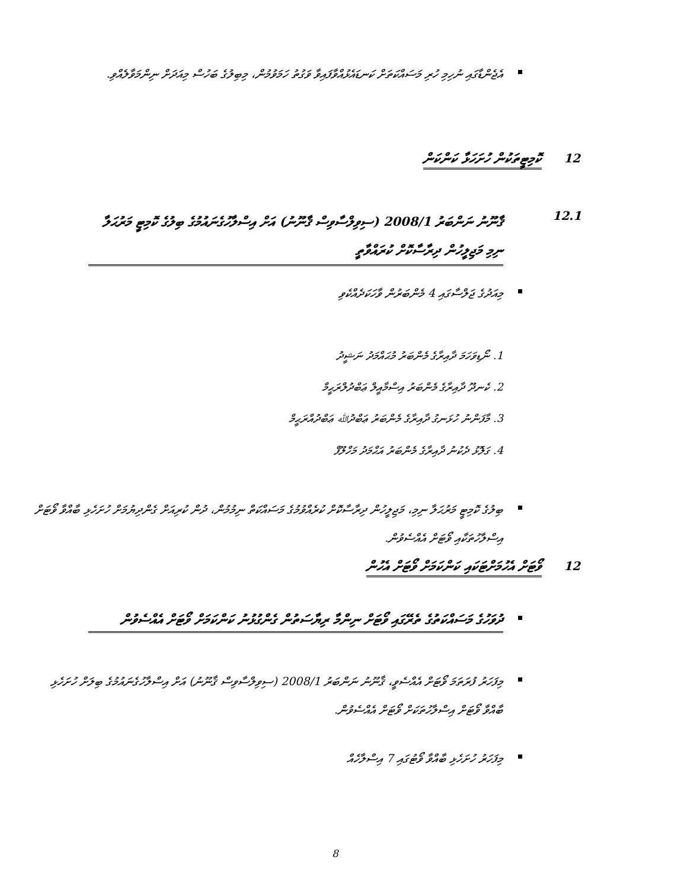އެޖެންޑާގައި ނުހިމި ހުރި މަސައްކަތަށް ކަނޑައެޅުއްވާފައިވާ ވަގުތު ހަމަވުމުން، މިބިލުގެ ބަހުސް މިއަދަށް ނިންމަވާލެއްވި.
12 ކޮމިޓީތަކުން ހުށަހަޅާ ކަންކަން
12.1
ޤާނޫނު ނަންބަރު 2008/1 (ސިވިލްސާވިސް ޤާނޫނު) އަށް އިސްލާހުގެނައުމުގެ ބިލުގެ ކޮމިޓީ މަރުޙަލާ ނިމި މަޖިލީހުން ދިރާސާކޮށް ކުރައްވާތީ
މިއަދުގެ ޖަލްސާގައި 4 މެންބަރުން ވާހަކަދެއްކެވި
1. ނޯޑިވަހަމަ ދާއިރާގެ މެންބަރު މުޙައްމަދު ނަޝީދު
2. ކެނދޫ ދާއިރާގެ މެންބަރު އިސްމާއީލް ޢަބްދުލްރަޙީމް
3. މާފަންނު ހުޅަނގު ދާއިރާގެ މެންބަރު ޢަބްދުﷲ ޢަބްދުއްރަޙީމް
4. ގަލޮޅު ދެކުނު ދާއިރާގެ މެންބަރު އަޙްމަދު މަހްލޫފް
ބިލުގެ ކޮމިޓީ މަރުޙަލާ ނިމި، މަޖިލީހުން ދިރާސާކޮށް ކުރެއްވުމުގެ މަސައްކަތް ނިމުމުން، ދުން ކުރިއަށް ގެންދިޔުމަށް ހުށަހެޅި ބާއްވާ ވޯޓަށް އިސްލާހުތަކާއި ވޯޓަށް އެއްސެވުން.
12
ވޯޓަށް އެހުމަށްޓަކައި ކަންކަމަށް ވޯޓަށް އެހުން
ދުވަހުގެ މަސައްކަތުގެ ތެރޭގައި ވޯޓަށް ނިންމާ ރިޔާސަތުން ގެންގުޅުނު ކަންކަމަށް ވޯޓަށް އެއްސެވުން
މިފަހަރު ފުރަތަމަ ވޯޓަށް އެއްސެވީ، ޤާނޫނު ނަންބަރު 2008/1 (ސިވިލްސާވިސް ޤާނޫނު) އަށް އިސްލާހުގެނައުމުގެ ބިލަށް ހުށަހެޅި ބާއްވާ ވޯޓަށް އިސްލާހުތަކަށް ވޯޓަށް އެއްސެވުން.
މިފަހަރު ހުށަހެޅި ބާއްވާ ވޯޓުގައި 7 އިސްލާހެއް
8